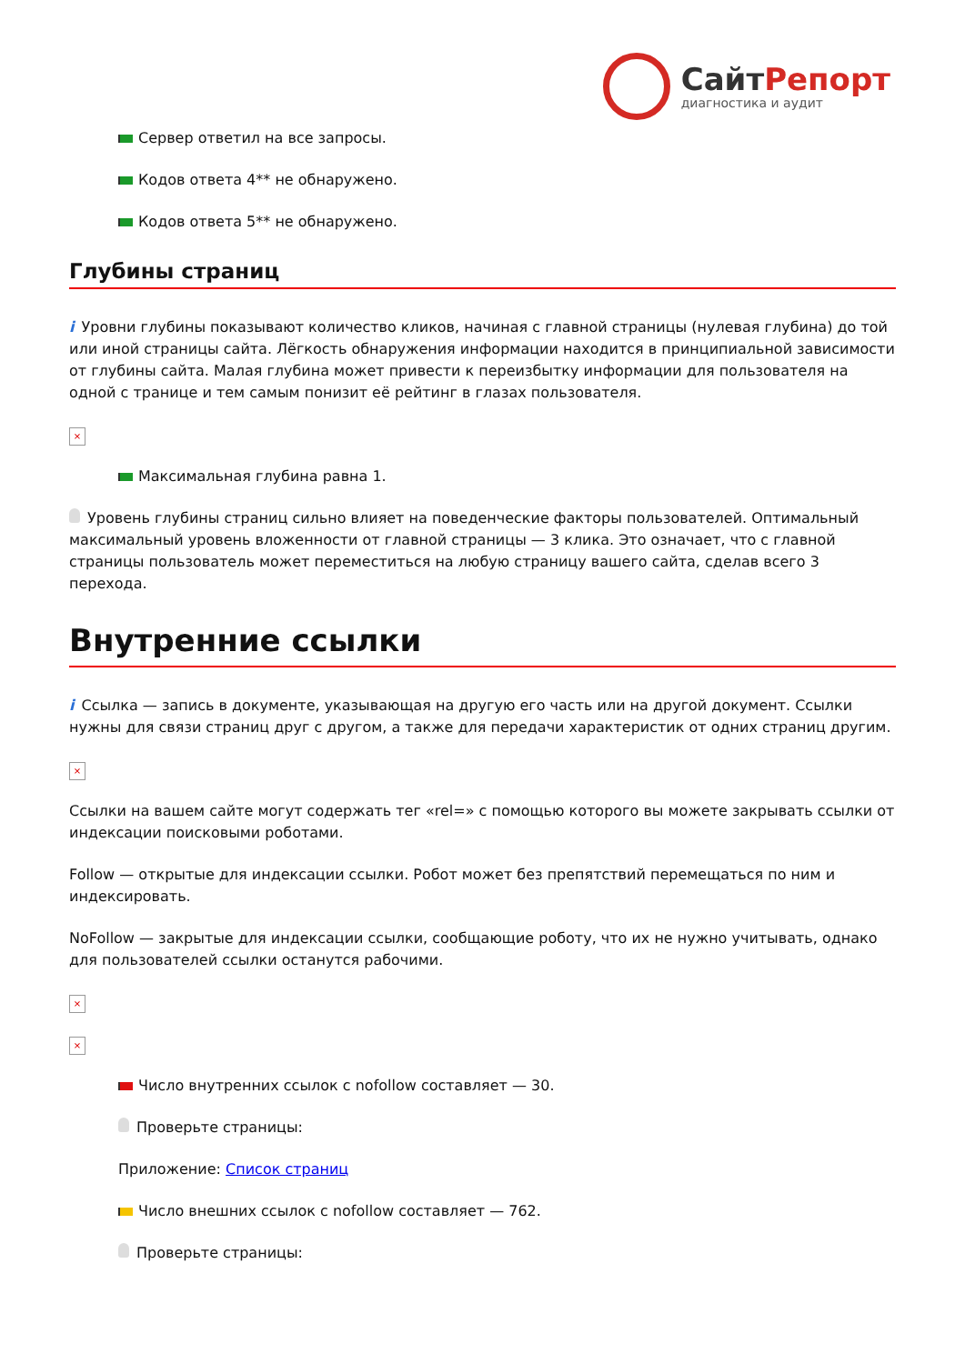СайтРепорт
диагностика и аудит
Сервер ответил на все запросы.
Кодов ответа 4** не обнаружено.
Кодов ответа 5** не обнаружено.
Глубины страниц
i Уровни глубины показывают количество кликов, начиная с главной страницы (нулевая глубина) до той или иной страницы сайта. Лёгкость обнаружения информации находится в принципиальной зависимости от глубины сайта. Малая глубина может привести к переизбытку информации для пользователя на одной с транице и тем самым понизит её рейтинг в глазах пользователя.
×
Максимальная глубина равна 1.
Уровень глубины страниц сильно влияет на поведенческие факторы пользователей. Оптимальный максимальный уровень вложенности от главной страницы — 3 клика. Это означает, что с главной страницы пользователь может переместиться на любую страницу вашего сайта, сделав всего 3 перехода.
Внутренние ссылки
i Ссылка — запись в документе, указывающая на другую его часть или на другой документ. Ссылки нужны для связи страниц друг с другом, а также для передачи характеристик от одних страниц другим.
×
Ссылки на вашем сайте могут содержать тег «rel=» с помощью которого вы можете закрывать ссылки от индексации поисковыми роботами.
Follow — открытые для индексации ссылки. Робот может без препятствий перемещаться по ним и индексировать.
NoFollow — закрытые для индексации ссылки, сообщающие роботу, что их не нужно учитывать, однако для пользователей ссылки останутся рабочими.
×
×
Число внутренних ссылок с nofollow составляет — 30.
Проверьте страницы:
Приложение: Список страниц
Число внешних ссылок с nofollow составляет — 762.
Проверьте страницы: